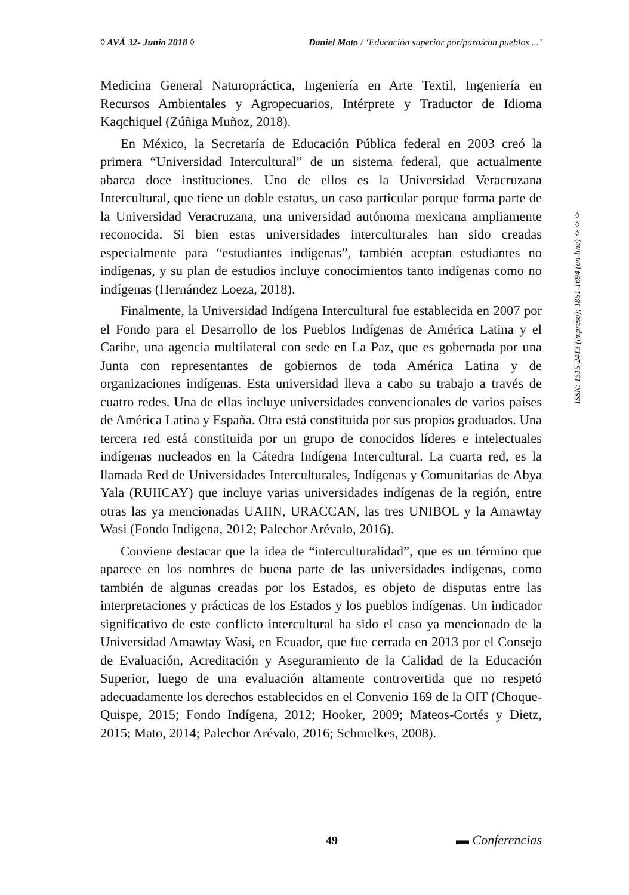◊ AVÁ 32- Junio 2018 ◊ Daniel Mato / ‘Educación superior por/para/con pueblos ...’
Medicina General Naturopráctica, Ingeniería en Arte Textil, Ingeniería en Recursos Ambientales y Agropecuarios, Intérprete y Traductor de Idioma Kaqchiquel (Zúñiga Muñoz, 2018).
En México, la Secretaría de Educación Pública federal en 2003 creó la primera “Universidad Intercultural” de un sistema federal, que actualmente abarca doce instituciones. Uno de ellos es la Universidad Veracruzana Intercultural, que tiene un doble estatus, un caso particular porque forma parte de la Universidad Veracruzana, una universidad autónoma mexicana ampliamente reconocida. Si bien estas universidades interculturales han sido creadas especialmente para “estudiantes indígenas”, también aceptan estudiantes no indígenas, y su plan de estudios incluye conocimientos tanto indígenas como no indígenas (Hernández Loeza, 2018).
Finalmente, la Universidad Indígena Intercultural fue establecida en 2007 por el Fondo para el Desarrollo de los Pueblos Indígenas de América Latina y el Caribe, una agencia multilateral con sede en La Paz, que es gobernada por una Junta con representantes de gobiernos de toda América Latina y de organizaciones indígenas. Esta universidad lleva a cabo su trabajo a través de cuatro redes. Una de ellas incluye universidades convencionales de varios países de América Latina y España. Otra está constituida por sus propios graduados. Una tercera red está constituida por un grupo de conocidos líderes e intelectuales indígenas nucleados en la Cátedra Indígena Intercultural. La cuarta red, es la llamada Red de Universidades Interculturales, Indígenas y Comunitarias de Abya Yala (RUIICAY) que incluye varias universidades indígenas de la región, entre otras las ya mencionadas UAIIN, URACCAN, las tres UNIBOL y la Amawtay Wasi (Fondo Indígena, 2012; Palechor Arévalo, 2016).
Conviene destacar que la idea de “interculturalidad”, que es un término que aparece en los nombres de buena parte de las universidades indígenas, como también de algunas creadas por los Estados, es objeto de disputas entre las interpretaciones y prácticas de los Estados y los pueblos indígenas. Un indicador significativo de este conflicto intercultural ha sido el caso ya mencionado de la Universidad Amawtay Wasi, en Ecuador, que fue cerrada en 2013 por el Consejo de Evaluación, Acreditación y Aseguramiento de la Calidad de la Educación Superior, luego de una evaluación altamente controvertida que no respetó adecuadamente los derechos establecidos en el Convenio 169 de la OIT (Choque-Quispe, 2015; Fondo Indígena, 2012; Hooker, 2009; Mateos-Cortés y Dietz, 2015; Mato, 2014; Palechor Arévalo, 2016; Schmelkes, 2008).
ISSN: 1515-2413 (impreso); 1851-1694 (on-line) ◊◊◊
49 ▬ Conferencias